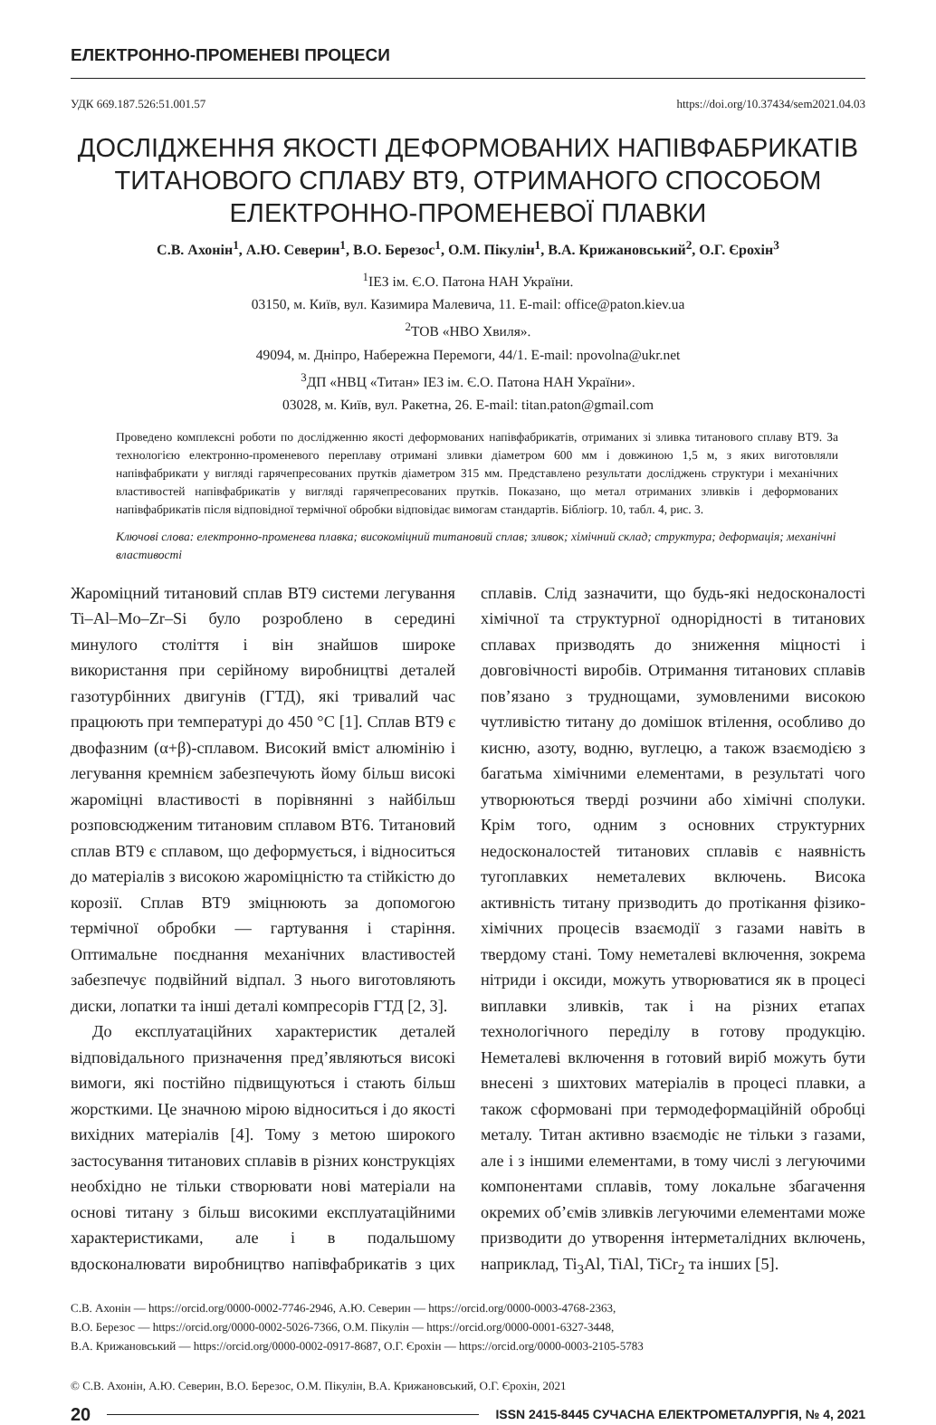ЕЛЕКТРОННО-ПРОМЕНЕВІ ПРОЦЕСИ
УДК 669.187.526:51.001.57 https://doi.org/10.37434/sem2021.04.03
ДОСЛІДЖЕННЯ ЯКОСТІ ДЕФОРМОВАНИХ НАПІВФАБРИКАТІВ
ТИТАНОВОГО СПЛАВУ ВТ9, ОТРИМАНОГО СПОСОБОМ
ЕЛЕКТРОННО-ПРОМЕНЕВОЇ ПЛАВКИ
С.В. Ахонін<sup>1</sup>, А.Ю. Северин<sup>1</sup>, В.О. Березос<sup>1</sup>, О.М. Пікулін<sup>1</sup>, В.А. Крижановський<sup>2</sup>, О.Г. Єрохін<sup>3</sup>
<sup>1</sup> ІЕЗ ім. Є.О. Патона НАН України.
03150, м. Київ, вул. Казимира Малевича, 11. E-mail: office@paton.kiev.ua
<sup>2</sup> ТОВ «НВО Хвиля».
49094, м. Дніпро, Набережна Перемоги, 44/1. E-mail: npovolna@ukr.net
<sup>3</sup> ДП «НВЦ «Титан» ІЕЗ ім. Є.О. Патона НАН України».
03028, м. Київ, вул. Ракетна, 26. E-mail: titan.paton@gmail.com
Проведено комплексні роботи по дослідженню якості деформованих напівфабрикатів, отриманих зі зливка титанового сплаву ВТ9. За технологією електронно-променевого переплаву отримані зливки діаметром 600 мм і довжиною 1,5 м, з яких виготовляли напівфабрикати у вигляді гарячепресованих прутків діаметром 315 мм. Представлено результати досліджень структури і механічних властивостей напівфабрикатів у вигляді гарячепресованих прутків. Показано, що метал отриманих зливків і деформованих напівфабрикатів після відповідної термічної обробки відповідає вимогам стандартів. Бібліогр. 10, табл. 4, рис. 3.
Ключові слова: електронно-променева плавка; високоміцний титановий сплав; зливок; хімічний склад; структура; деформація; механічні властивості
Жароміцний титановий сплав ВТ9 системи легування Ti–Al–Mo–Zr–Si було розроблено в середині минулого століття і він знайшов широке використання при серійному виробництві деталей газотурбінних двигунів (ГТД), які тривалий час працюють при температурі до 450 °С [1]. Сплав ВТ9 є двофазним (α+β)-сплавом. Високий вміст алюмінію і легування кремнієм забезпечують йому більш високі жароміцні властивості в порівнянні з найбільш розповсюдженим титановим сплавом ВТ6. Титановий сплав ВТ9 є сплавом, що деформується, і відноситься до матеріалів з високою жароміцністю та стійкістю до корозії. Сплав ВТ9 зміцнюють за допомогою термічної обробки — гартування і старіння. Оптимальне поєднання механічних властивостей забезпечує подвійний відпал. З нього виготовляють диски, лопатки та інші деталі компресорів ГТД [2, 3].
До експлуатаційних характеристик деталей відповідального призначення пред’являються високі вимоги, які постійно підвищуються і стають більш жорсткими. Це значною мірою відноситься і до якості вихідних матеріалів [4]. Тому з метою широкого застосування титанових сплавів в різних конструкціях необхідно не тільки створювати нові матеріали на основі титану з більш високими експлуатаційними характеристиками, але і в подальшому вдосконалювати виробництво напівфабрикатів з цих сплавів. Слід зазначити, що будь-які недосконалості хімічної та структурної однорідності в титанових сплавах призводять до зниження міцності і довговічності виробів. Отримання титанових сплавів пов’язано з труднощами, зумовленими високою чутливістю титану до домішок втілення, особливо до кисню, азоту, водню, вуглецю, а також взаємодією з багатьма хімічними елементами, в результаті чого утворюються тверді розчини або хімічні сполуки. Крім того, одним з основних структурних недосконалостей титанових сплавів є наявність тугоплавких неметалевих включень. Висока активність титану призводить до протікання фізико-хімічних процесів взаємодії з газами навіть в твердому стані. Тому неметалеві включення, зокрема нітриди і оксиди, можуть утворюватися як в процесі виплавки зливків, так і на різних етапах технологічного переділу в готову продукцію. Неметалеві включення в готовий виріб можуть бути внесені з шихтових матеріалів в процесі плавки, а також сформовані при термодеформаційній обробці металу. Титан активно взаємодіє не тільки з газами, але і з іншими елементами, в тому числі з легуючими компонентами сплавів, тому локальне збагачення окремих об’ємів зливків легуючими елементами може призводити до утворення інтерметалідних включень, наприклад, Ti<sub>3</sub>Al, TiAl, TiCr<sub>2</sub> та інших [5].
С.В. Ахонін — https://orcid.org/0000-0002-7746-2946, А.Ю. Северин — https://orcid.org/0000-0003-4768-2363,
В.О. Березос — https://orcid.org/0000-0002-5026-7366, О.М. Пікулін — https://orcid.org/0000-0001-6327-3448,
В.А. Крижановський — https://orcid.org/0000-0002-0917-8687, О.Г. Єрохін — https://orcid.org/0000-0003-2105-5783
© С.В. Ахонін, А.Ю. Северин, В.О. Березос, О.М. Пікулін, В.А. Крижановський, О.Г. Єрохін, 2021
20 ISSN 2415-8445 СУЧАСНА ЕЛЕКТРОМЕТАЛУРГІЯ, № 4, 2021